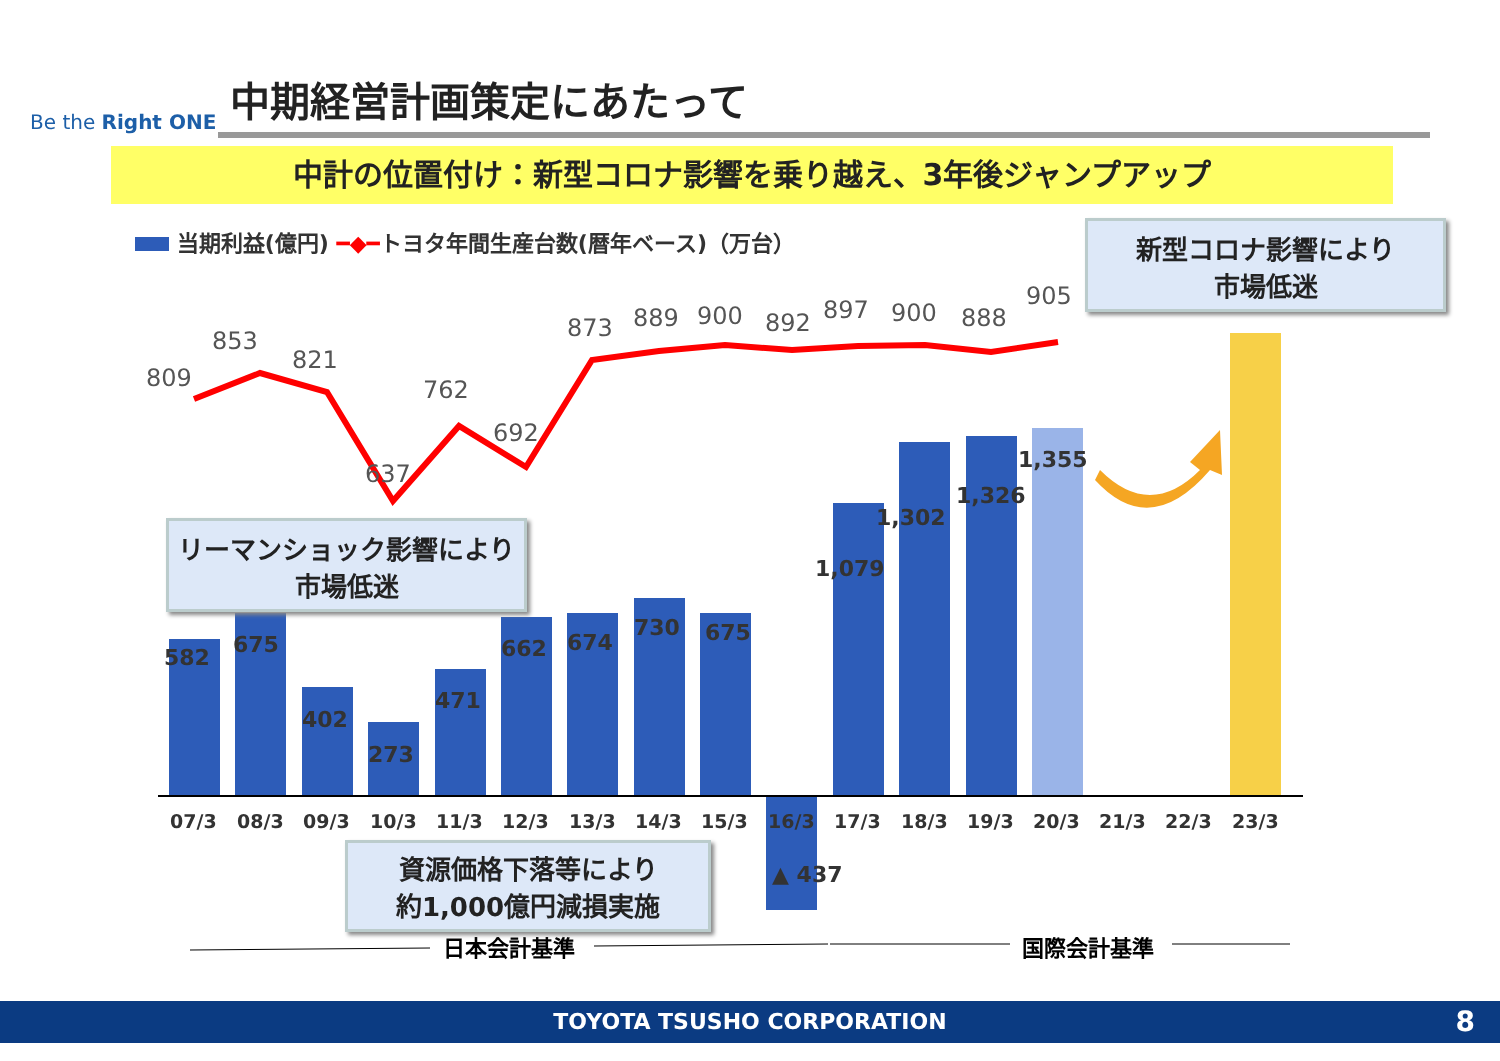Be the Right ONE
中期経営計画策定にあたって
中計の位置付け：新型コロナ影響を乗り越え、3年後ジャンプアップ
当期利益(億円) ━◆━トヨタ年間生産台数(暦年ベース)（万台）
582
675
402
273
471
662
674
730
675
▲ 437
1,079
1,302
1,326
1,355
809
853
821
637
762
692
873
889
900
892
897
900
888
905
07/3
08/3
09/3
10/3
11/3
12/3
13/3
14/3
15/3
16/3
17/3
18/3
19/3
20/3
21/3
22/3
23/3
日本会計基準
国際会計基準
リーマンショック影響により
市場低迷
新型コロナ影響により
市場低迷
資源価格下落等により
約1,000億円減損実施
TOYOTA TSUSHO CORPORATION 8